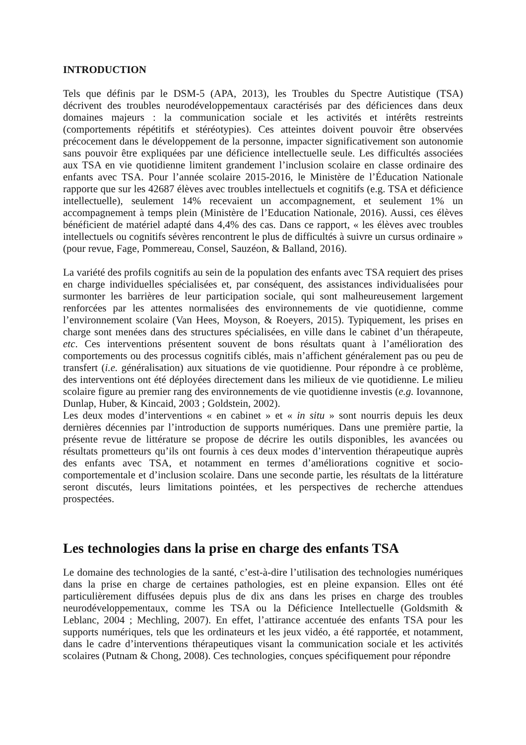INTRODUCTION
Tels que définis par le DSM-5 (APA, 2013), les Troubles du Spectre Autistique (TSA) décrivent des troubles neurodéveloppementaux caractérisés par des déficiences dans deux domaines majeurs : la communication sociale et les activités et intérêts restreints (comportements répétitifs et stéréotypies). Ces atteintes doivent pouvoir être observées précocement dans le développement de la personne, impacter significativement son autonomie sans pouvoir être expliquées par une déficience intellectuelle seule. Les difficultés associées aux TSA en vie quotidienne limitent grandement l’inclusion scolaire en classe ordinaire des enfants avec TSA. Pour l’année scolaire 2015-2016, le Ministère de l’Éducation Nationale rapporte que sur les 42687 élèves avec troubles intellectuels et cognitifs (e.g. TSA et déficience intellectuelle), seulement 14% recevaient un accompagnement, et seulement 1% un accompagnement à temps plein (Ministère de l’Education Nationale, 2016). Aussi, ces élèves bénéficient de matériel adapté dans 4,4% des cas. Dans ce rapport, « les élèves avec troubles intellectuels ou cognitifs sévères rencontrent le plus de difficultés à suivre un cursus ordinaire » (pour revue, Fage, Pommereau, Consel, Sauzéon, & Balland, 2016).
La variété des profils cognitifs au sein de la population des enfants avec TSA requiert des prises en charge individuelles spécialisées et, par conséquent, des assistances individualisées pour surmonter les barrières de leur participation sociale, qui sont malheureusement largement renforcées par les attentes normalisées des environnements de vie quotidienne, comme l’environnement scolaire (Van Hees, Moyson, & Roeyers, 2015). Typiquement, les prises en charge sont menées dans des structures spécialisées, en ville dans le cabinet d’un thérapeute, etc. Ces interventions présentent souvent de bons résultats quant à l’amélioration des comportements ou des processus cognitifs ciblés, mais n’affichent généralement pas ou peu de transfert (i.e. généralisation) aux situations de vie quotidienne. Pour répondre à ce problème, des interventions ont été déployées directement dans les milieux de vie quotidienne. Le milieu scolaire figure au premier rang des environnements de vie quotidienne investis (e.g. Iovannone, Dunlap, Huber, & Kincaid, 2003 ; Goldstein, 2002).
Les deux modes d’interventions « en cabinet » et « in situ » sont nourris depuis les deux dernières décennies par l’introduction de supports numériques. Dans une première partie, la présente revue de littérature se propose de décrire les outils disponibles, les avancées ou résultats prometteurs qu’ils ont fournis à ces deux modes d’intervention thérapeutique auprès des enfants avec TSA, et notamment en termes d’améliorations cognitive et socio-comportementale et d’inclusion scolaire. Dans une seconde partie, les résultats de la littérature seront discutés, leurs limitations pointées, et les perspectives de recherche attendues prospectées.
Les technologies dans la prise en charge des enfants TSA
Le domaine des technologies de la santé, c’est-à-dire l’utilisation des technologies numériques dans la prise en charge de certaines pathologies, est en pleine expansion. Elles ont été particulièrement diffusées depuis plus de dix ans dans les prises en charge des troubles neurodéveloppementaux, comme les TSA ou la Déficience Intellectuelle (Goldsmith & Leblanc, 2004 ; Mechling, 2007). En effet, l’attirance accentuée des enfants TSA pour les supports numériques, tels que les ordinateurs et les jeux vidéo, a été rapportée, et notamment, dans le cadre d’interventions thérapeutiques visant la communication sociale et les activités scolaires (Putnam & Chong, 2008). Ces technologies, conçues spécifiquement pour répondre